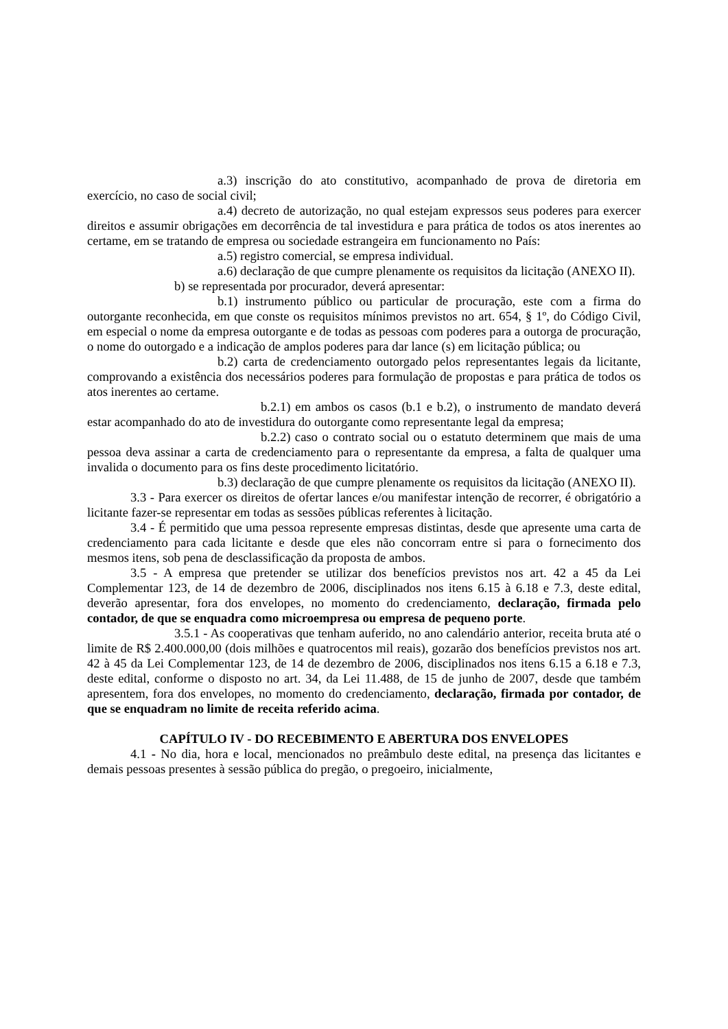a.3) inscrição do ato constitutivo, acompanhado de prova de diretoria em exercício, no caso de social civil;
a.4) decreto de autorização, no qual estejam expressos seus poderes para exercer direitos e assumir obrigações em decorrência de tal investidura e para prática de todos os atos inerentes ao certame, em se tratando de empresa ou sociedade estrangeira em funcionamento no País:
a.5) registro comercial, se empresa individual.
a.6) declaração de que cumpre plenamente os requisitos da licitação (ANEXO II).
b) se representada por procurador, deverá apresentar:
b.1) instrumento público ou particular de procuração, este com a firma do outorgante reconhecida, em que conste os requisitos mínimos previstos no art. 654, § 1º, do Código Civil, em especial o nome da empresa outorgante e de todas as pessoas com poderes para a outorga de procuração, o nome do outorgado e a indicação de amplos poderes para dar lance (s) em licitação pública; ou
b.2) carta de credenciamento outorgado pelos representantes legais da licitante, comprovando a existência dos necessários poderes para formulação de propostas e para prática de todos os atos inerentes ao certame.
b.2.1) em ambos os casos (b.1 e b.2), o instrumento de mandato deverá estar acompanhado do ato de investidura do outorgante como representante legal da empresa;
b.2.2) caso o contrato social ou o estatuto determinem que mais de uma pessoa deva assinar a carta de credenciamento para o representante da empresa, a falta de qualquer uma invalida o documento para os fins deste procedimento licitatório.
b.3) declaração de que cumpre plenamente os requisitos da licitação (ANEXO II).
3.3 - Para exercer os direitos de ofertar lances e/ou manifestar intenção de recorrer, é obrigatório a licitante fazer-se representar em todas as sessões públicas referentes à licitação.
3.4 - É permitido que uma pessoa represente empresas distintas, desde que apresente uma carta de credenciamento para cada licitante e desde que eles não concorram entre si para o fornecimento dos mesmos itens, sob pena de desclassificação da proposta de ambos.
3.5 - A empresa que pretender se utilizar dos benefícios previstos nos art. 42 a 45 da Lei Complementar 123, de 14 de dezembro de 2006, disciplinados nos itens 6.15 à 6.18 e 7.3, deste edital, deverão apresentar, fora dos envelopes, no momento do credenciamento, declaração, firmada pelo contador, de que se enquadra como microempresa ou empresa de pequeno porte.
3.5.1 - As cooperativas que tenham auferido, no ano calendário anterior, receita bruta até o limite de R$ 2.400.000,00 (dois milhões e quatrocentos mil reais), gozarão dos benefícios previstos nos art. 42 à 45 da Lei Complementar 123, de 14 de dezembro de 2006, disciplinados nos itens 6.15 a 6.18 e 7.3, deste edital, conforme o disposto no art. 34, da Lei 11.488, de 15 de junho de 2007, desde que também apresentem, fora dos envelopes, no momento do credenciamento, declaração, firmada por contador, de que se enquadram no limite de receita referido acima.
CAPÍTULO IV - DO RECEBIMENTO E ABERTURA DOS ENVELOPES
4.1 - No dia, hora e local, mencionados no preâmbulo deste edital, na presença das licitantes e demais pessoas presentes à sessão pública do pregão, o pregoeiro, inicialmente,